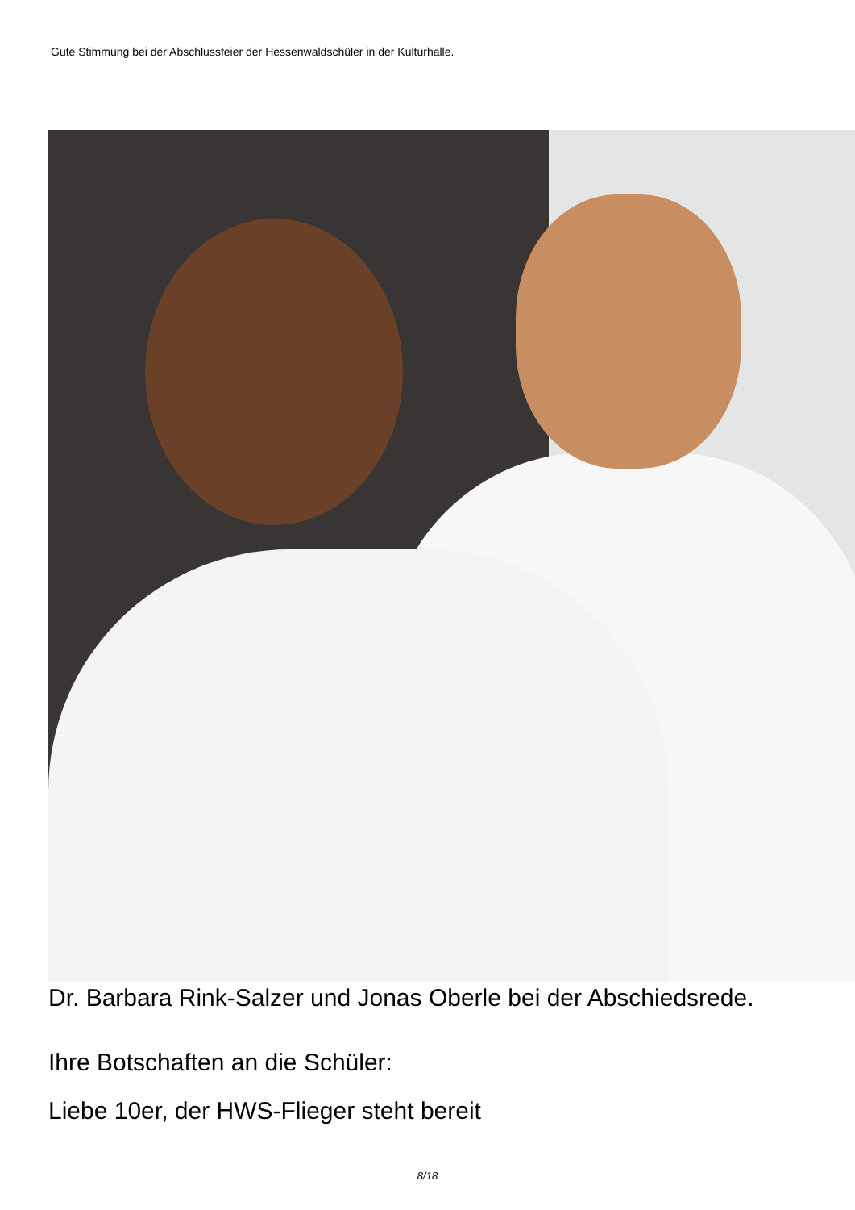Gute Stimmung bei der Abschlussfeier der Hessenwaldschüler in der Kulturhalle.
Dr. Barbara Rink-Salzer und Jonas Oberle bei der Abschiedsrede.
Ihre Botschaften an die Schüler:
Liebe 10er, der HWS-Flieger steht bereit
8/18